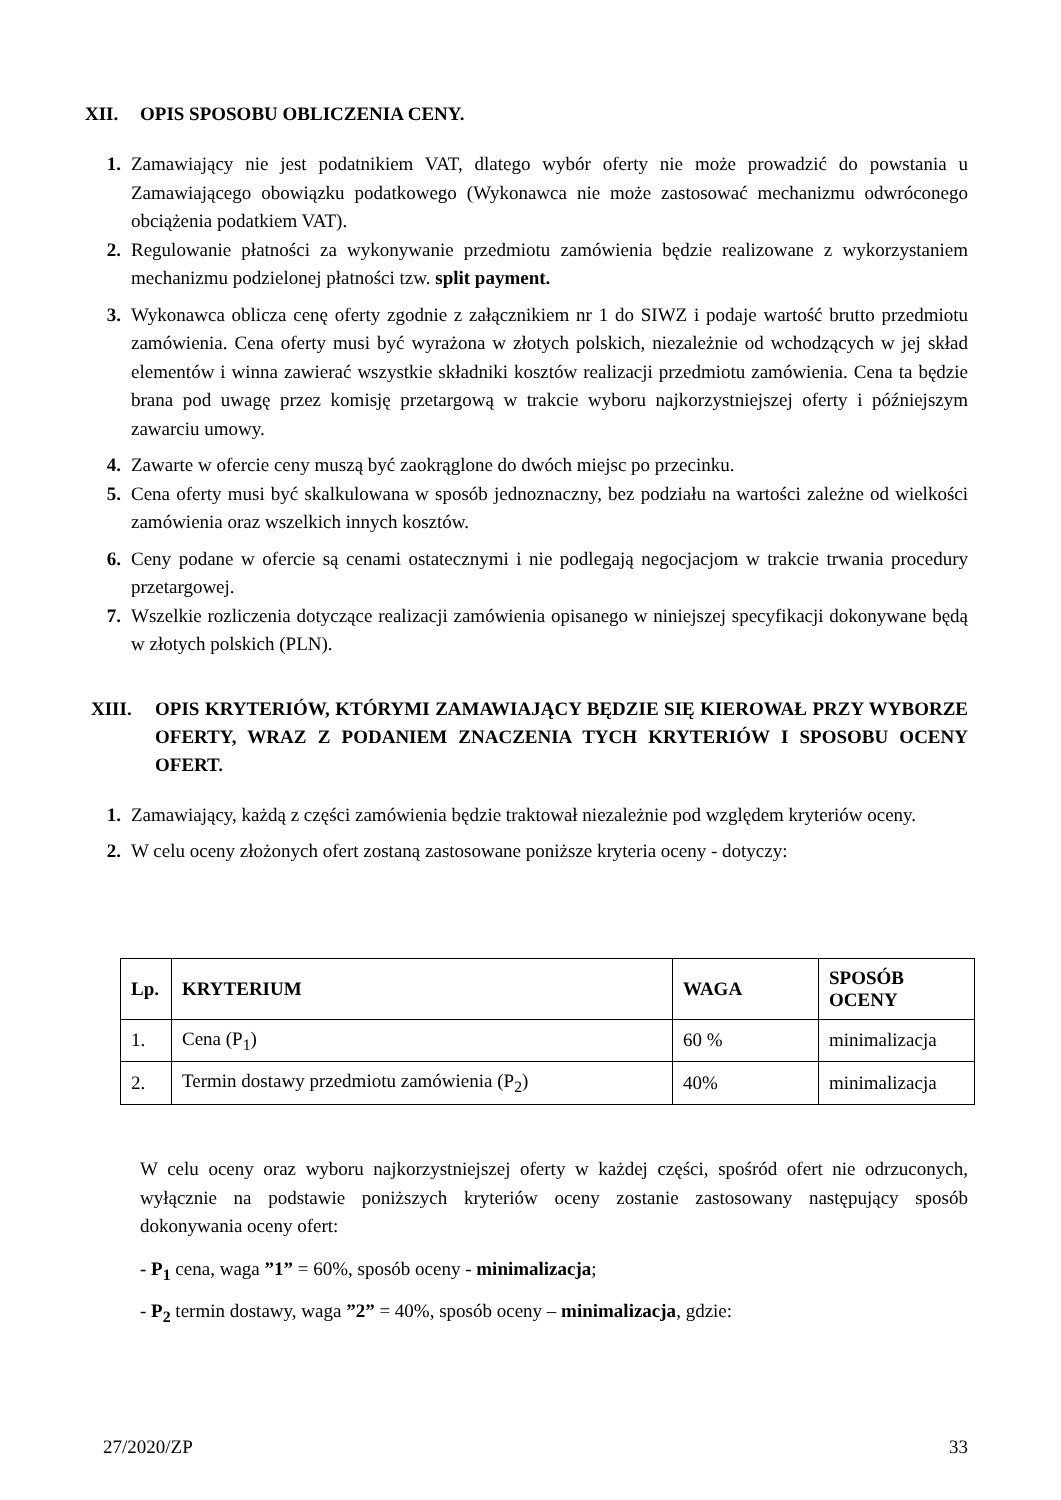XII. OPIS SPOSOBU OBLICZENIA CENY.
1. Zamawiający nie jest podatnikiem VAT, dlatego wybór oferty nie może prowadzić do powstania u Zamawiającego obowiązku podatkowego (Wykonawca nie może zastosować mechanizmu odwróconego obciążenia podatkiem VAT).
2. Regulowanie płatności za wykonywanie przedmiotu zamówienia będzie realizowane z wykorzystaniem mechanizmu podzielonej płatności tzw. split payment.
3. Wykonawca oblicza cenę oferty zgodnie z załącznikiem nr 1 do SIWZ i podaje wartość brutto przedmiotu zamówienia. Cena oferty musi być wyrażona w złotych polskich, niezależnie od wchodzących w jej skład elementów i winna zawierać wszystkie składniki kosztów realizacji przedmiotu zamówienia. Cena ta będzie brana pod uwagę przez komisję przetargową w trakcie wyboru najkorzystniejszej oferty i późniejszym zawarciu umowy.
4. Zawarte w ofercie ceny muszą być zaokrąglone do dwóch miejsc po przecinku.
5. Cena oferty musi być skalkulowana w sposób jednoznaczny, bez podziału na wartości zależne od wielkości zamówienia oraz wszelkich innych kosztów.
6. Ceny podane w ofercie są cenami ostatecznymi i nie podlegają negocjacjom w trakcie trwania procedury przetargowej.
7. Wszelkie rozliczenia dotyczące realizacji zamówienia opisanego w niniejszej specyfikacji dokonywane będą w złotych polskich (PLN).
XIII. OPIS KRYTERIÓW, KTÓRYMI ZAMAWIAJĄCY BĘDZIE SIĘ KIEROWAŁ PRZY WYBORZE OFERTY, WRAZ Z PODANIEM ZNACZENIA TYCH KRYTERIÓW I SPOSOBU OCENY OFERT.
1. Zamawiający, każdą z części zamówienia będzie traktował niezależnie pod względem kryteriów oceny.
2. W celu oceny złożonych ofert zostaną zastosowane poniższe kryteria oceny - dotyczy:
| Lp. | KRYTERIUM | WAGA | SPOSÓB OCENY |
| --- | --- | --- | --- |
| 1. | Cena (P<sub>1</sub>) | 60 % | minimalizacja |
| 2. | Termin dostawy przedmiotu zamówienia (P<sub>2</sub>) | 40% | minimalizacja |
W celu oceny oraz wyboru najkorzystniejszej oferty w każdej części, spośród ofert nie odrzuconych, wyłącznie na podstawie poniższych kryteriów oceny zostanie zastosowany następujący sposób dokonywania oceny ofert:
- P<sub>1</sub> cena, waga ”1” = 60%, sposób oceny - minimalizacja;
- P<sub>2</sub> termin dostawy, waga ”2” = 40%, sposób oceny – minimalizacja, gdzie:
27/2020/ZP 33